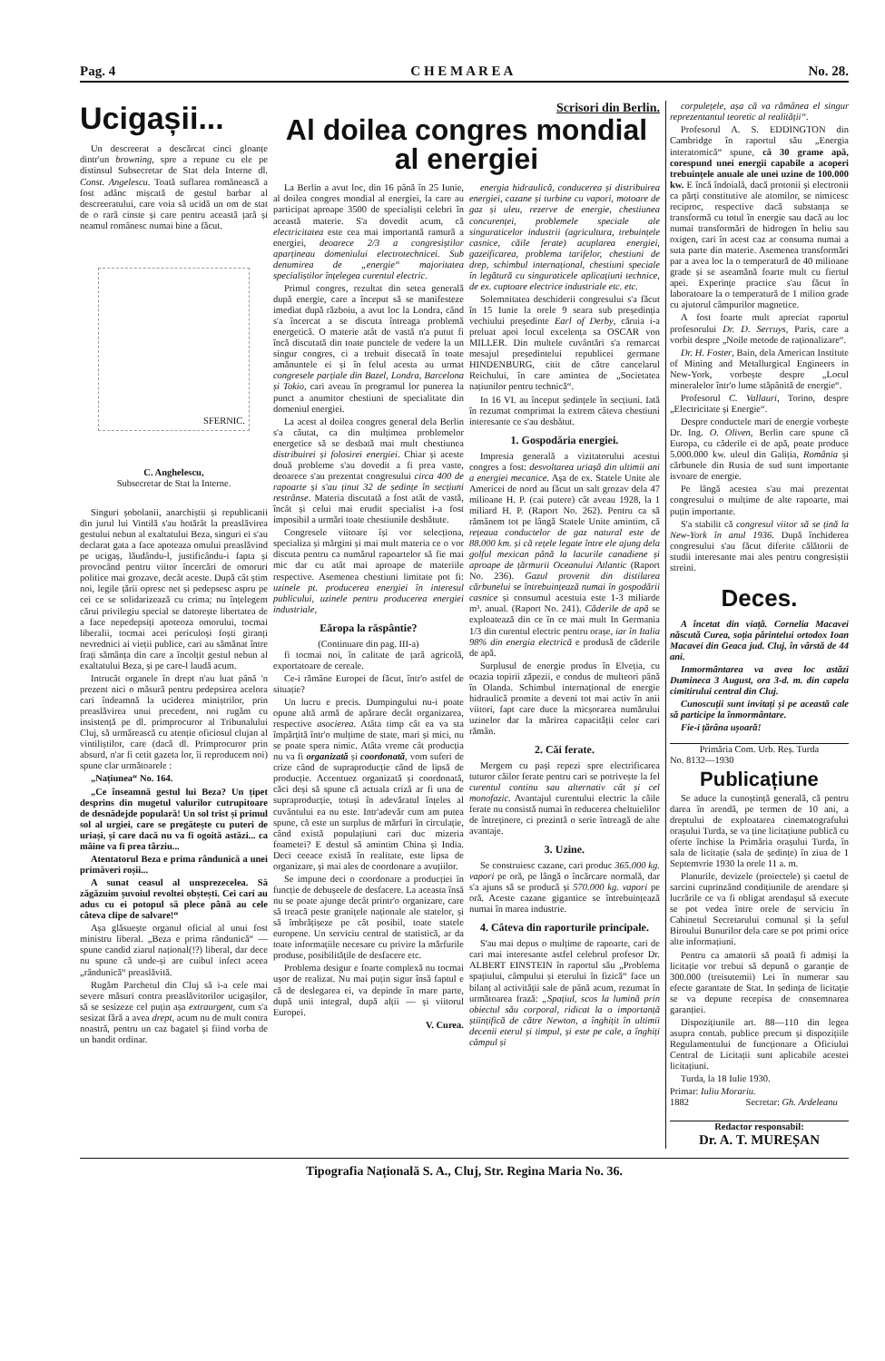Pag. 4 C H E M A R E A No. 28.
Ucigașii...
Un descreerat a descărcat cinci gloanțe dintr'un browning, spre a repune cu ele pe distinsul Subsecretar de Stat dela Interne dl. Const. Angelescu. Toată suflarea românească a fost adânc mișcată de gestul barbar al descreeratului, care voia să ucidă un om de stat de o rară cinste și care pentru această țară și neamul românesc numai bine a făcut.
SFERNIC.
C. Anghelescu,
Subsecretar de Stat la Interne.
Singuri șobolanii, anarchiștii și republicanii din jurul lui Vintilă s'au hotărât la preaslăvirea gestului nebun al exaltatului Beza, singuri ei s'au declarat gata a face apoteaza omului preaslăvind pe ucigaș, lăudându-l, justificându-i fapta și provocând pentru viitor încercări de omoruri politice mai grozave, decât aceste. După cât știm noi, legile țării opresc net și pedepsesc aspru pe cei ce se solidarizează cu crima; nu înțelegem cărui privilegiu special se datorește libertatea de a face nepedepsiți apoteoza omorului, tocmai liberalii, tocmai acei periculoși foști giranți nevrednici ai vieții publice, cari au sămănat între frați sămânța din care a încolțit gestul nebun al exaltatului Beza, și pe care-l laudă acum.
Intrucât organele în drept n'au luat până 'n prezent nici o măsură pentru pedepsirea acelora cari îndeamnă la uciderea miniștrilor, prin preaslăvirea unui precedent, noi rugăm cu insistență pe dl. primprocuror al Tribunalului Cluj, să urmărească cu atenție oficiosul clujan al vintiliștilor, care (dacă dl. Primprocuror prin absurd, n'ar fi cetit gazeta lor, îi reproducem noi) spune clar următoarele :
„Națiunea“ No. 164.
„Ce înseamnă gestul lui Beza? Un țipet desprins din mugetul valurilor cutrupitoare de desnădejde populară! Un sol trist și primul sol al urgiei, care se pregătește cu puteri de uriași, și care dacă nu va fi ogoită astăzi... ca mâine va fi prea târziu...
Atentatorul Beza e prima rândunică a unei primăveri roșii...
A sunat ceasul al unsprezecelea. Să zăgăzuim șuvoiul revoltei obștești. Cei cari au adus cu ei potopul să plece până au cele câteva clipe de salvare!“
Așa glăsuește organul oficial al unui fost ministru liberal. „Beza e prima rândunică“ — spune candid ziarul național(!?) liberal, dar dece nu spune că unde-și are cuibul infect aceea „rândunică“ preaslăvită.
Rugăm Parchetul din Cluj să i-a cele mai severe măsuri contra preaslăvitorilor ucigașilor, să se sesizeze cel puțin așa extraurgent, cum s'a sesizat fără a avea drept, acum nu de mult contra noastră, pentru un caz bagatel și fiind vorba de un bandit ordinar.
Scrisori din Berlin.
Al doilea congres mondial al energiei
La Berlin a avut loc, din 16 până în 25 Iunie, al doilea congres mondial al energiei, la care au participat aproape 3500 de specialiști celebri în această materie. S'a dovedit acum, că electricitatea este cea mai importantă ramură a energiei, deoarece 2/3 a congresiștilor aparțineau domeniului electrotechnicei. Sub denumirea de „energie“ majoritatea specialiștilor înțelegea curentul electric.
Primul congres, rezultat din setea generală după energie, care a început să se manifesteze imediat după războiu, a avut loc la Londra, când s'a încercat a se discuta întreaga problemă energetică. O materie atât de vastă n'a putut fi încă discutată din toate punctele de vedere la un singur congres, ci a trebuit disecată în toate amănuntele ei și în felul acesta au urmat congresele parțiale din Bazel, Londra, Barcelona și Tokio, cari aveau în programul lor punerea la punct a anumitor chestiuni de specialitate din domeniul energiei.
La acest al doilea congres general dela Berlin s'a căutat, ca din mulțimea problemelor energetice să se desbată mai mult chestiunea distribuirei și folosirei energiei. Chiar și aceste două probleme s'au dovedit a fi prea vaste, deoarece s'au prezentat congresului circa 400 de rapoarte și s'au ținut 32 de ședințe în secțiuni restrânse. Materia discutată a fost atât de vastă, încât și celui mai erudit specialist i-a fost imposibil a urmări toate chestiunile desbătute.
Congresele viitoare își vor selecționa, specializa și mărgini și mai mult materia ce o vor discuta pentru ca numărul rapoartelor să fie mai mic dar cu atât mai aproape de materiile respective. Asemenea chestiuni limitate pot fi: uzinele pt. producerea energiei în interesul publicului, uzinele pentru producerea energiei industriale,
Eăropa la răspântie?
(Continuare din pag. III-a)
fi tocmai noi, în calitate de țară agricolă, exportatoare de cereale.
Ce-i rămâne Europei de făcut, într'o astfel de situație?
Un lucru e precis. Dumpingului nu-i poate opune altă armă de apărare decât organizarea, respective asocierea. Atâta timp cât ea va sta împărțită într'o mulțime de state, mari și mici, nu se poate spera nimic. Atâta vreme cât producția nu va fi organizată și coordonată, vom suferi de crize când de supraproducție când de lipsă de producție. Accentuez organizată și coordonată, căci deși să spune că actuala criză ar fi una de supraproducție, totuși în adevăratul înțeles al cuvântului ea nu este. Intr'adevăr cum am putea spune, că este un surplus de mărfuri în circulație, când există populațiuni cari duc mizeria foametei? E destul să amintim China și India. Deci ceeace există în realitate, este lipsa de organizare, și mai ales de coordonare a avuțiilor.
Se impune deci o coordonare a producției în funcție de debușeele de desfacere. La aceasta însă nu se poate ajunge decât printr'o organizare, care să treacă peste granițele naționale ale statelor, și să îmbrățișeze pe cât posibil, toate statele europene. Un serviciu central de statistică, ar da toate informațiile necesare cu privire la mărfurile produse, posibilitățile de desfacere etc.
Problema desigur e foarte complexă nu tocmai ușor de realizat. Nu mai puțin sigur însă faptul e că de deslegarea ei, va depinde în mare parte, după unii integral, după alții — și viitorul Europei.
V. Curea.
energia hidraulică, conducerea și distribuirea energiei, cazane și turbine cu vapori, motoare de gaz și uleu, rezerve de energie, chestiunea concurenței, problemele speciale ale singuraticelor industrii (agricultura, trebuințele casnice, căile ferate) acuplarea energiei, gazeificarea, problema tarifelor, chestiuni de drep, schimbul internațional, chestiuni speciale în legătură cu singuraticele aplicațiuni technice, de ex. cuptoare electrice industriale etc. etc.
Solemnitatea deschiderii congresului s'a făcut în 15 Iunie la orele 9 seara sub președinția vechiului președinte Earl of Derby, căruia i-a preluat apoi locul excelența sa OSCAR von MILLER. Din multele cuvântări s'a remarcat mesajul președintelui republicei germane HINDENBURG, citit de către cancelarul Reichului, în care amintea de „Societatea națiunilor pentru technică“.
In 16 VI. au început ședințele în secțiuni. Iată în rezumat comprimat la extrem câteva chestiuni interesante ce s'au desbătut.
1. Gospodăria energiei.
Impresia generală a vizitatorului acestui congres a fost: desvoltarea uriașă din ultimii ani a energiei mecanice. Așa de ex. Statele Unite ale Americei de nord au făcut un salt grozav dela 47 milioane H. P. (cai putere) cât aveau 1928, la 1 miliard H. P. (Raport No. 262). Pentru ca să rămânem tot pe lângă Statele Unite amintim, că rețeaua conductelor de gaz natural este de 88.000 km. și că rețele legate între ele ajung dela golful mexican până la lacurile canadiene și aproape de țărmurii Oceanului Atlantic (Raport No. 236). Gazul provenit din distilarea cărbunelui se întrebuințează numai în gospodării casnice și consumul acestuia este 1-3 miliarde m³. anual. (Raport No. 241). Căderile de apă se exploatează din ce în ce mai mult In Germania 1/3 din curentul electric pentru orașe, iar în Italia 98% din energia electrică e produsă de căderile de apă.
Surplusul de energie produs în Elveția, cu ocazia topirii zăpezii, e condus de multeori până în Olanda. Schimbul internațional de energie hidraulică promite a deveni tot mai activ în anii viitori, fapt care duce la micșorarea numărului uzinelor dar la mărirea capacității celor cari rămân.
2. Căi ferate.
Mergem cu pași repezi spre electrificarea tuturor căilor ferate pentru cari se potrivește la fel curentul continu sau alternativ cât și cel monofazic. Avantajul curentului electric la căile ferate nu consistă numai în reducerea cheltuielilor de întreținere, ci prezintă o serie întreagă de alte avantaje.
3. Uzine.
Se construiesc cazane, cari produc 365.000 kg. vapori pe oră, pe lângă o încărcare normală, dar s'a ajuns să se producă și 570.000 kg. vapori pe oră. Aceste cazane gigantice se întrebuințează numai în marea industrie.
4. Câteva din raporturile principale.
S'au mai depus o mulțime de rapoarte, cari de cari mai interesante astfel celebrul profesor Dr. ALBERT EINSTEIN în raportul său „Problema spațiului, câmpului și eterului în fizică“ face un bilanț al activității sale de până acum, rezumat în următoarea frază: „Spațiul, scos la lumină prin obiectul său corporal, ridicat la o importanță științifică de către Newton, a înghițit în ultimii decenii eterul și timpul, și este pe cale, a înghiți câmpul și
corpulețele, așa că va rămânea el singur reprezentantul teoretic al realității“.
Profesorul A. S. EDDINGTON din Cambridge în raportul său „Energia interatomică“ spune, că 30 grame apă, corespund unei energii capabile a acoperi trebuințele anuale ale unei uzine de 100.000 kw. E încă îndoială, dacă protonii și electronii ca părți constitutive ale atomilor, se nimicesc reciproc, respective dacă substanța se transformă cu totul în energie sau dacă au loc numai transformări de hidrogen în heliu sau oxigen, cari în acest caz ar consuma numai a suta parte din materie. Asemenea transformări par a avea loc la o temperatură de 40 milioane grade și se aseamănă foarte mult cu fiertul apei. Experințe practice s'au făcut în laboratoare la o temperatură de 1 milion grade cu ajutorul câmpurilor magnetice.
A fost foarte mult apreciat raportul profesorului Dr. D. Serruys, Paris, care a vorbit despre „Noile metode de raționalizare“.
Dr. H. Foster, Bain, dela American Institute of Mining and Metallurgical Engineers in New-York, vorbește despre „Locul mineralelor într'o lume stăpânită de energie“.
Profesorul C. Vallauri, Torino, despre „Electricitate și Energie“.
Despre conductele mari de energie vorbește Dr. Ing. O. Oliven, Berlin care spune că Europa, cu căderile ei de apă, poate produce 5.000.000 kw. uleul din Galiția, România și cărbunele din Rusia de sud sunt importante isvoare de energie.
Pe lângă acestea s'au mai prezentat congresului o mulțime de alte rapoarte, mai puțin importante.
S'a stabilit că congresul viitor să se țină la New-York în anul 1936. După închiderea congresului s'au făcut diferite călătorii de studii interesante mai ales pentru congresiștii streini.
Deces.
A încetat din viață. Cornelia Macavei născută Curea, soția părintelui ortodox Ioan Macavei din Geaca jud. Cluj, în vârstă de 44 ani.
Inmormântarea va avea loc astăzi Dumineca 3 August, ora 3-d. m. din capela cimitirului central din Cluj.
Cunoscuții sunt invitați și pe această cale să participe la înmormântare.
Fie-i țărâna ușoară!
Primăria Com. Urb. Reș. Turda
No. 8132—1930
Publicațiune
Se aduce la cunoștință generală, că pentru darea în arendă, pe termen de 10 ani, a dreptului de exploatarea cinematografului orașului Turda, se va ține licitațiune publică cu oferte închise la Primăria orașului Turda, în sala de licitație (sala de ședințe) în ziua de 1 Septemvrie 1930 la orele 11 a. m.
Planurile, devizele (proiectele) și caetul de sarcini cuprinzând condițiunile de arendare și lucrările ce va fi obligat arendașul să execute se pot vedea între orele de serviciu în Cabinetul Secretarului comunal și la șeful Biroului Bunurilor dela care se pot primi orice alte informațiuni.
Pentru ca amatorii să poată fi admiși la licitație vor trebui să depună o garanție de 300.000 (treisutemii) Lei în numerar sau efecte garantate de Stat. In ședința de licitație se va depune recepisa de consemnarea garanției.
Dispozițiunile art. 88—110 din legea asupra contab. publice precum și dispozițiile Regulamentului de funcționare a Oficiului Central de Licitații sunt aplicabile acestei licitațiuni.
Turda, la 18 Iulie 1930.
Primar: Iuliu Morariu.
1882 Secretar: Gh. Ardeleanu
Redactor responsabil:
Dr. A. T. MUREȘAN
Tipografia Națională S. A., Cluj, Str. Regina Maria No. 36.